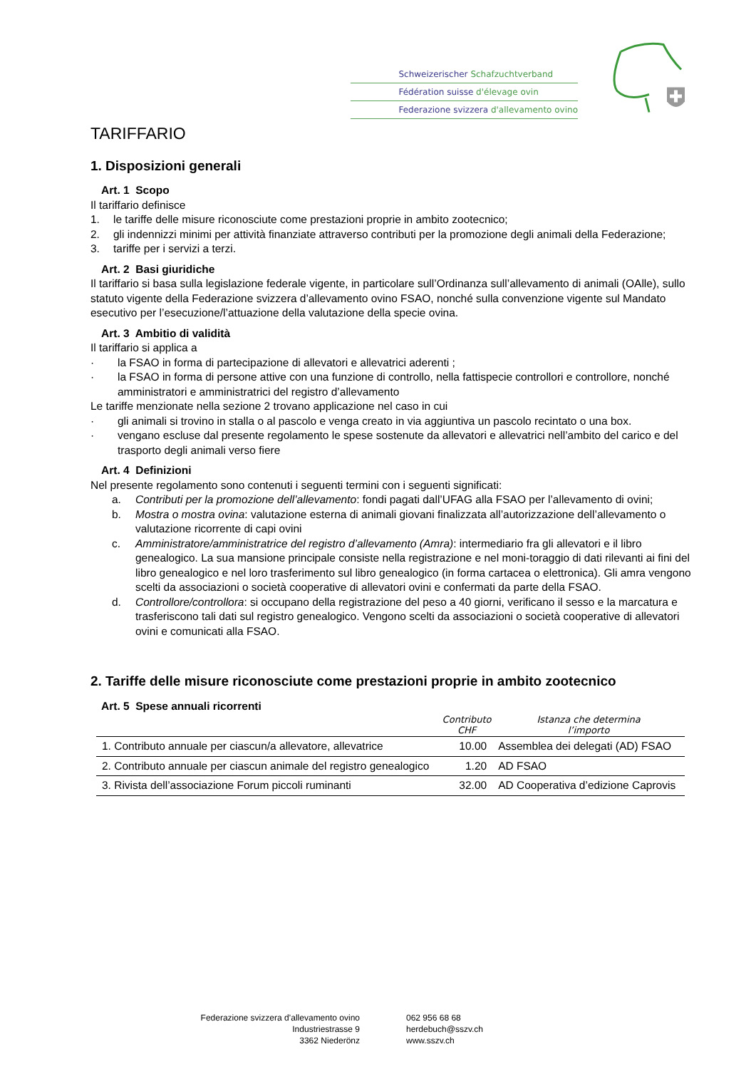Schweizerischer Schafzuchtverband
Fédération suisse d'élevage ovin
Federazione svizzera d'allevamento ovino
TARIFFARIO
1. Disposizioni generali
Art. 1 Scopo
Il tariffario definisce
1. le tariffe delle misure riconosciute come prestazioni proprie in ambito zootecnico;
2. gli indennizzi minimi per attività finanziate attraverso contributi per la promozione degli animali della Federazione;
3. tariffe per i servizi a terzi.
Art. 2 Basi giuridiche
Il tariffario si basa sulla legislazione federale vigente, in particolare sull’Ordinanza sull’allevamento di animali (OAlle), sullo statuto vigente della Federazione svizzera d’allevamento ovino FSAO, nonché sulla convenzione vigente sul Mandato esecutivo per l’esecuzione/l’attuazione della valutazione della specie ovina.
Art. 3 Ambitio di validità
Il tariffario si applica a
· la FSAO in forma di partecipazione di allevatori e allevatrici aderenti ;
· la FSAO in forma di persone attive con una funzione di controllo, nella fattispecie controllori e controllore, nonché amministratori e amministratrici del registro d’allevamento
Le tariffe menzionate nella sezione 2 trovano applicazione nel caso in cui
· gli animali si trovino in stalla o al pascolo e venga creato in via aggiuntiva un pascolo recintato o una box.
· vengano escluse dal presente regolamento le spese sostenute da allevatori e allevatrici nell’ambito del carico e del trasporto degli animali verso fiere
Art. 4 Definizioni
Nel presente regolamento sono contenuti i seguenti termini con i seguenti significati:
a. Contributi per la promozione dell’allevamento: fondi pagati dall’UFAG alla FSAO per l’allevamento di ovini;
b. Mostra o mostra ovina: valutazione esterna di animali giovani finalizzata all’autorizzazione dell’allevamento o valutazione ricorrente di capi ovini
c. Amministratore/amministratrice del registro d’allevamento (Amra): intermediario fra gli allevatori e il libro genealogico. La sua mansione principale consiste nella registrazione e nel moni-toraggio di dati rilevanti ai fini del libro genealogico e nel loro trasferimento sul libro genealogico (in forma cartacea o elettronica). Gli amra vengono scelti da associazioni o società cooperative di allevatori ovini e confermati da parte della FSAO.
d. Controllore/controllora: si occupano della registrazione del peso a 40 giorni, verificano il sesso e la marcatura e trasferiscono tali dati sul registro genealogico. Vengono scelti da associazioni o società cooperative di allevatori ovini e comunicati alla FSAO.
2. Tariffe delle misure riconosciute come prestazioni proprie in ambito zootecnico
Art. 5 Spese annuali ricorrenti
| | Contributo CHF | Istanza che determina l’importo |
| --- | --- | --- |
| 1. Contributo annuale per ciascun/a allevatore, allevatrice | 10.00 | Assemblea dei delegati (AD) FSAO |
| 2. Contributo annuale per ciascun animale del registro genealogico | 1.20 | AD FSAO |
| 3. Rivista dell’associazione Forum piccoli ruminanti | 32.00 | AD Cooperativa d’edizione Caprovis |
Federazione svizzera d’allevamento ovino
Industriestrasse 9
3362 Niederönz
062 956 68 68
herdebuch@sszv.ch
www.sszv.ch